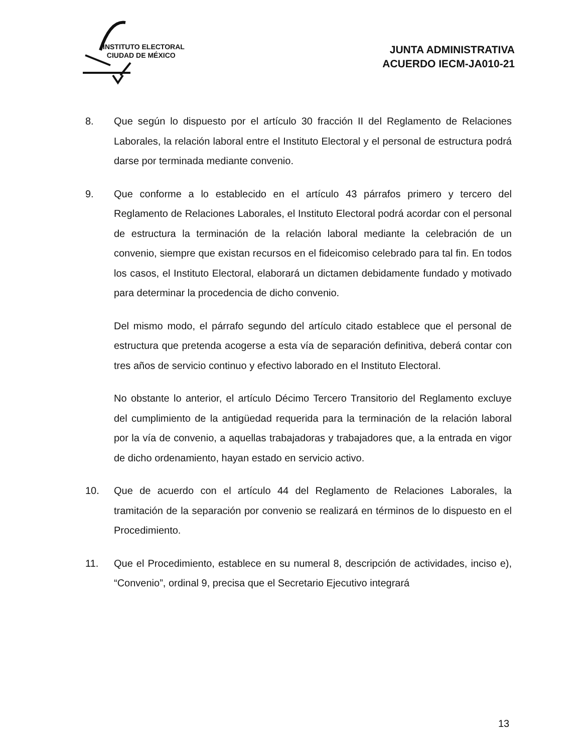INSTITUTO ELECTORAL
CIUDAD DE MÉXICO
JUNTA ADMINISTRATIVA
ACUERDO IECM-JA010-21
8. Que según lo dispuesto por el artículo 30 fracción II del Reglamento de Relaciones Laborales, la relación laboral entre el Instituto Electoral y el personal de estructura podrá darse por terminada mediante convenio.
9. Que conforme a lo establecido en el artículo 43 párrafos primero y tercero del Reglamento de Relaciones Laborales, el Instituto Electoral podrá acordar con el personal de estructura la terminación de la relación laboral mediante la celebración de un convenio, siempre que existan recursos en el fideicomiso celebrado para tal fin. En todos los casos, el Instituto Electoral, elaborará un dictamen debidamente fundado y motivado para determinar la procedencia de dicho convenio.
Del mismo modo, el párrafo segundo del artículo citado establece que el personal de estructura que pretenda acogerse a esta vía de separación definitiva, deberá contar con tres años de servicio continuo y efectivo laborado en el Instituto Electoral.
No obstante lo anterior, el artículo Décimo Tercero Transitorio del Reglamento excluye del cumplimiento de la antigüedad requerida para la terminación de la relación laboral por la vía de convenio, a aquellas trabajadoras y trabajadores que, a la entrada en vigor de dicho ordenamiento, hayan estado en servicio activo.
10. Que de acuerdo con el artículo 44 del Reglamento de Relaciones Laborales, la tramitación de la separación por convenio se realizará en términos de lo dispuesto en el Procedimiento.
11. Que el Procedimiento, establece en su numeral 8, descripción de actividades, inciso e), “Convenio”, ordinal 9, precisa que el Secretario Ejecutivo integrará
13